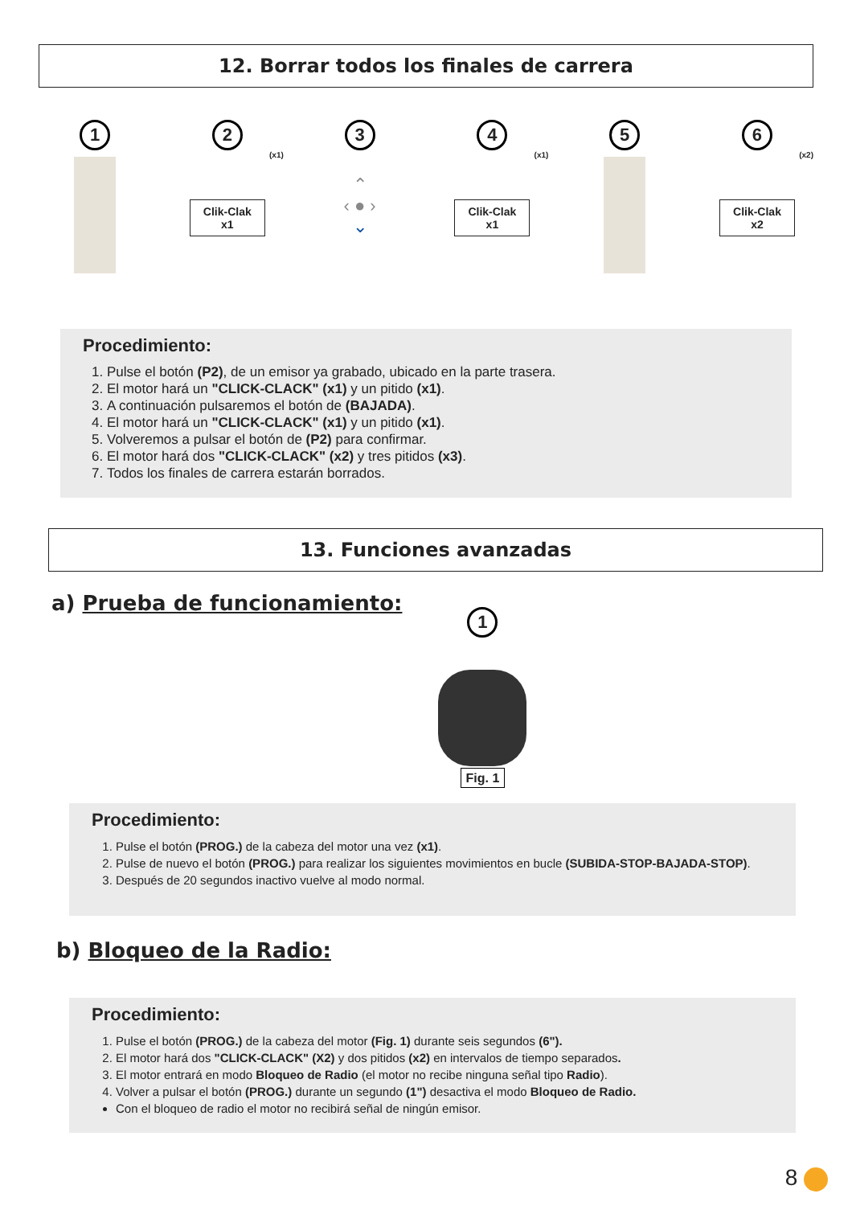12. Borrar todos los finales de carrera
1 2
(x1)
Clik-Clak
x1
3
⌃
‹ ● ›
⌄
4
(x1)
Clik-Clak
x1
5 6
(x2)
Clik-Clak
x2
Procedimiento:
1. Pulse el botón (P2), de un emisor ya grabado, ubicado en la parte trasera.
2. El motor hará un "CLICK-CLACK" (x1) y un pitido (x1).
3. A continuación pulsaremos el botón de (BAJADA).
4. El motor hará un "CLICK-CLACK" (x1) y un pitido (x1).
5. Volveremos a pulsar el botón de (P2) para confirmar.
6. El motor hará dos "CLICK-CLACK" (x2) y tres pitidos (x3).
7. Todos los finales de carrera estarán borrados.
13. Funciones avanzadas
a) Prueba de funcionamiento:
1
Fig. 1
Procedimiento:
1. Pulse el botón (PROG.) de la cabeza del motor una vez (x1).
2. Pulse de nuevo el botón (PROG.) para realizar los siguientes movimientos en bucle (SUBIDA-STOP-BAJADA-STOP).
3. Después de 20 segundos inactivo vuelve al modo normal.
b) Bloqueo de la Radio:
Procedimiento:
1. Pulse el botón (PROG.) de la cabeza del motor (Fig. 1) durante seis segundos (6").
2. El motor hará dos "CLICK-CLACK" (X2) y dos pitidos (x2) en intervalos de tiempo separados.
3. El motor entrará en modo Bloqueo de Radio (el motor no recibe ninguna señal tipo Radio).
4. Volver a pulsar el botón (PROG.) durante un segundo (1") desactiva el modo Bloqueo de Radio.
Con el bloqueo de radio el motor no recibirá señal de ningún emisor.
8